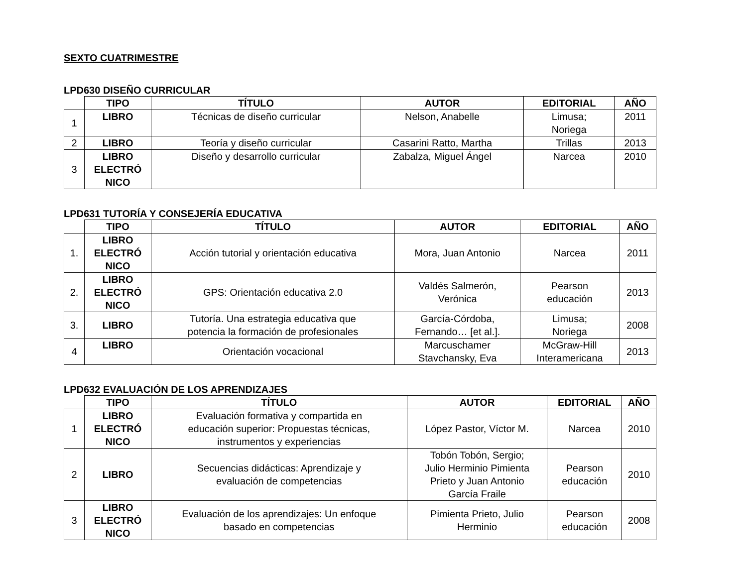SEXTO CUATRIMESTRE
LPD630 DISEÑO CURRICULAR
| | TIPO | TÍTULO | AUTOR | EDITORIAL | AÑO |
| --- | --- | --- | --- | --- | --- |
| 1 | LIBRO | Técnicas de diseño curricular | Nelson, Anabelle | Limusa; Noriega | 2011 |
| 2 | LIBRO | Teoría y diseño curricular | Casarini Ratto, Martha | Trillas | 2013 |
| 3 | LIBRO ELECTRÓ NICO | Diseño y desarrollo curricular | Zabalza, Miguel Ángel | Narcea | 2010 |
LPD631 TUTORÍA Y CONSEJERÍA EDUCATIVA
| | TIPO | TÍTULO | AUTOR | EDITORIAL | AÑO |
| --- | --- | --- | --- | --- | --- |
| 1. | LIBRO ELECTRÓ NICO | Acción tutorial y orientación educativa | Mora, Juan Antonio | Narcea | 2011 |
| 2. | LIBRO ELECTRÓ NICO | GPS: Orientación educativa 2.0 | Valdés Salmerón, Verónica | Pearson educación | 2013 |
| 3. | LIBRO | Tutoría. Una estrategia educativa que potencia la formación de profesionales | García-Córdoba, Fernando… [et al.]. | Limusa; Noriega | 2008 |
| 4 | LIBRO | Orientación vocacional | Marcuschamer Stavchansky, Eva | McGraw-Hill Interamericana | 2013 |
LPD632 EVALUACIÓN DE LOS APRENDIZAJES
| | TIPO | TÍTULO | AUTOR | EDITORIAL | AÑO |
| --- | --- | --- | --- | --- | --- |
| 1 | LIBRO ELECTRÓ NICO | Evaluación formativa y compartida en educación superior: Propuestas técnicas, instrumentos y experiencias | López Pastor, Víctor M. | Narcea | 2010 |
| 2 | LIBRO | Secuencias didácticas: Aprendizaje y evaluación de competencias | Tobón Tobón, Sergio; Julio Herminio Pimienta Prieto y Juan Antonio García Fraile | Pearson educación | 2010 |
| 3 | LIBRO ELECTRÓ NICO | Evaluación de los aprendizajes: Un enfoque basado en competencias | Pimienta Prieto, Julio Herminio | Pearson educación | 2008 |